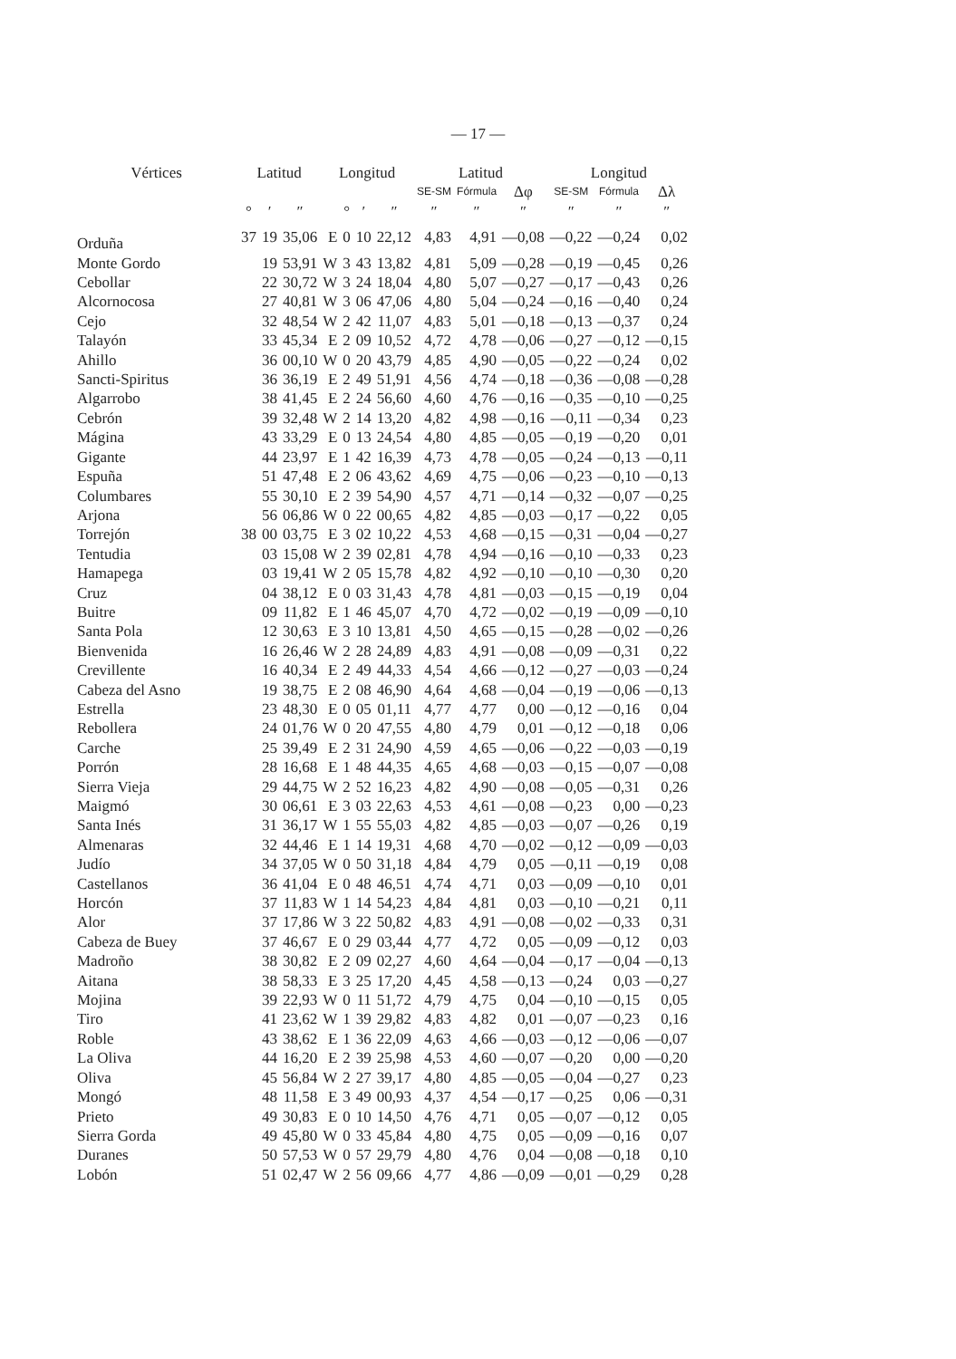— 17 —
| Vértices | Latitud | | | Longitud | | | | Latitud | | | Longitud | | |
| --- | --- | --- | --- | --- | --- | --- | --- | --- | --- | --- | --- | --- | --- |
| | | | | | | | | SE-SM | Fórmula | Δφ | SE-SM | Fórmula | Δλ |
| | ° | ′ | ″ | | ° | ′ | ″ | ″ | ″ | ″ | ″ | ″ | ″ |
| Orduña | 37 | 19 | 35,06 | E | 0 | 10 | 22,12 | 4,83 | 4,91 | —0,08 | —0,22 | —0,24 | 0,02 |
| Monte Gordo | | 19 | 53,91 | W | 3 | 43 | 13,82 | 4,81 | 5,09 | —0,28 | —0,19 | —0,45 | 0,26 |
| Cebollar | | 22 | 30,72 | W | 3 | 24 | 18,04 | 4,80 | 5,07 | —0,27 | —0,17 | —0,43 | 0,26 |
| Alcornocosa | | 27 | 40,81 | W | 3 | 06 | 47,06 | 4,80 | 5,04 | —0,24 | —0,16 | —0,40 | 0,24 |
| Cejo | | 32 | 48,54 | W | 2 | 42 | 11,07 | 4,83 | 5,01 | —0,18 | —0,13 | —0,37 | 0,24 |
| Talayón | | 33 | 45,34 | E | 2 | 09 | 10,52 | 4,72 | 4,78 | —0,06 | —0,27 | —0,12 | —0,15 |
| Ahillo | | 36 | 00,10 | W | 0 | 20 | 43,79 | 4,85 | 4,90 | —0,05 | —0,22 | —0,24 | 0,02 |
| Sancti-Spiritus | | 36 | 36,19 | E | 2 | 49 | 51,91 | 4,56 | 4,74 | —0,18 | —0,36 | —0,08 | —0,28 |
| Algarrobo | | 38 | 41,45 | E | 2 | 24 | 56,60 | 4,60 | 4,76 | —0,16 | —0,35 | —0,10 | —0,25 |
| Cebrón | | 39 | 32,48 | W | 2 | 14 | 13,20 | 4,82 | 4,98 | —0,16 | —0,11 | —0,34 | 0,23 |
| Mágina | | 43 | 33,29 | E | 0 | 13 | 24,54 | 4,80 | 4,85 | —0,05 | —0,19 | —0,20 | 0,01 |
| Gigante | | 44 | 23,97 | E | 1 | 42 | 16,39 | 4,73 | 4,78 | —0,05 | —0,24 | —0,13 | —0,11 |
| Espuña | | 51 | 47,48 | E | 2 | 06 | 43,62 | 4,69 | 4,75 | —0,06 | —0,23 | —0,10 | —0,13 |
| Columbares | | 55 | 30,10 | E | 2 | 39 | 54,90 | 4,57 | 4,71 | —0,14 | —0,32 | —0,07 | —0,25 |
| Arjona | | 56 | 06,86 | W | 0 | 22 | 00,65 | 4,82 | 4,85 | —0,03 | —0,17 | —0,22 | 0,05 |
| Torrejón | 38 | 00 | 03,75 | E | 3 | 02 | 10,22 | 4,53 | 4,68 | —0,15 | —0,31 | —0,04 | —0,27 |
| Tentudia | | 03 | 15,08 | W | 2 | 39 | 02,81 | 4,78 | 4,94 | —0,16 | —0,10 | —0,33 | 0,23 |
| Hamapega | | 03 | 19,41 | W | 2 | 05 | 15,78 | 4,82 | 4,92 | —0,10 | —0,10 | —0,30 | 0,20 |
| Cruz | | 04 | 38,12 | E | 0 | 03 | 31,43 | 4,78 | 4,81 | —0,03 | —0,15 | —0,19 | 0,04 |
| Buitre | | 09 | 11,82 | E | 1 | 46 | 45,07 | 4,70 | 4,72 | —0,02 | —0,19 | —0,09 | —0,10 |
| Santa Pola | | 12 | 30,63 | E | 3 | 10 | 13,81 | 4,50 | 4,65 | —0,15 | —0,28 | —0,02 | —0,26 |
| Bienvenida | | 16 | 26,46 | W | 2 | 28 | 24,89 | 4,83 | 4,91 | —0,08 | —0,09 | —0,31 | 0,22 |
| Crevillente | | 16 | 40,34 | E | 2 | 49 | 44,33 | 4,54 | 4,66 | —0,12 | —0,27 | —0,03 | —0,24 |
| Cabeza del Asno | | 19 | 38,75 | E | 2 | 08 | 46,90 | 4,64 | 4,68 | —0,04 | —0,19 | —0,06 | —0,13 |
| Estrella | | 23 | 48,30 | E | 0 | 05 | 01,11 | 4,77 | 4,77 | 0,00 | —0,12 | —0,16 | 0,04 |
| Rebollera | | 24 | 01,76 | W | 0 | 20 | 47,55 | 4,80 | 4,79 | 0,01 | —0,12 | —0,18 | 0,06 |
| Carche | | 25 | 39,49 | E | 2 | 31 | 24,90 | 4,59 | 4,65 | —0,06 | —0,22 | —0,03 | —0,19 |
| Porrón | | 28 | 16,68 | E | 1 | 48 | 44,35 | 4,65 | 4,68 | —0,03 | —0,15 | —0,07 | —0,08 |
| Sierra Vieja | | 29 | 44,75 | W | 2 | 52 | 16,23 | 4,82 | 4,90 | —0,08 | —0,05 | —0,31 | 0,26 |
| Maigmó | | 30 | 06,61 | E | 3 | 03 | 22,63 | 4,53 | 4,61 | —0,08 | —0,23 | 0,00 | —0,23 |
| Santa Inés | | 31 | 36,17 | W | 1 | 55 | 55,03 | 4,82 | 4,85 | —0,03 | —0,07 | —0,26 | 0,19 |
| Almenaras | | 32 | 44,46 | E | 1 | 14 | 19,31 | 4,68 | 4,70 | —0,02 | —0,12 | —0,09 | —0,03 |
| Judío | | 34 | 37,05 | W | 0 | 50 | 31,18 | 4,84 | 4,79 | 0,05 | —0,11 | —0,19 | 0,08 |
| Castellanos | | 36 | 41,04 | E | 0 | 48 | 46,51 | 4,74 | 4,71 | 0,03 | —0,09 | —0,10 | 0,01 |
| Horcón | | 37 | 11,83 | W | 1 | 14 | 54,23 | 4,84 | 4,81 | 0,03 | —0,10 | —0,21 | 0,11 |
| Alor | | 37 | 17,86 | W | 3 | 22 | 50,82 | 4,83 | 4,91 | —0,08 | —0,02 | —0,33 | 0,31 |
| Cabeza de Buey | | 37 | 46,67 | E | 0 | 29 | 03,44 | 4,77 | 4,72 | 0,05 | —0,09 | —0,12 | 0,03 |
| Madroño | | 38 | 30,82 | E | 2 | 09 | 02,27 | 4,60 | 4,64 | —0,04 | —0,17 | —0,04 | —0,13 |
| Aitana | | 38 | 58,33 | E | 3 | 25 | 17,20 | 4,45 | 4,58 | —0,13 | —0,24 | 0,03 | —0,27 |
| Mojina | | 39 | 22,93 | W | 0 | 11 | 51,72 | 4,79 | 4,75 | 0,04 | —0,10 | —0,15 | 0,05 |
| Tiro | | 41 | 23,62 | W | 1 | 39 | 29,82 | 4,83 | 4,82 | 0,01 | —0,07 | —0,23 | 0,16 |
| Roble | | 43 | 38,62 | E | 1 | 36 | 22,09 | 4,63 | 4,66 | —0,03 | —0,12 | —0,06 | —0,07 |
| La Oliva | | 44 | 16,20 | E | 2 | 39 | 25,98 | 4,53 | 4,60 | —0,07 | —0,20 | 0,00 | —0,20 |
| Oliva | | 45 | 56,84 | W | 2 | 27 | 39,17 | 4,80 | 4,85 | —0,05 | —0,04 | —0,27 | 0,23 |
| Mongó | | 48 | 11,58 | E | 3 | 49 | 00,93 | 4,37 | 4,54 | —0,17 | —0,25 | 0,06 | —0,31 |
| Prieto | | 49 | 30,83 | E | 0 | 10 | 14,50 | 4,76 | 4,71 | 0,05 | —0,07 | —0,12 | 0,05 |
| Sierra Gorda | | 49 | 45,80 | W | 0 | 33 | 45,84 | 4,80 | 4,75 | 0,05 | —0,09 | —0,16 | 0,07 |
| Duranes | | 50 | 57,53 | W | 0 | 57 | 29,79 | 4,80 | 4,76 | 0,04 | —0,08 | —0,18 | 0,10 |
| Lobón | | 51 | 02,47 | W | 2 | 56 | 09,66 | 4,77 | 4,86 | —0,09 | —0,01 | —0,29 | 0,28 |